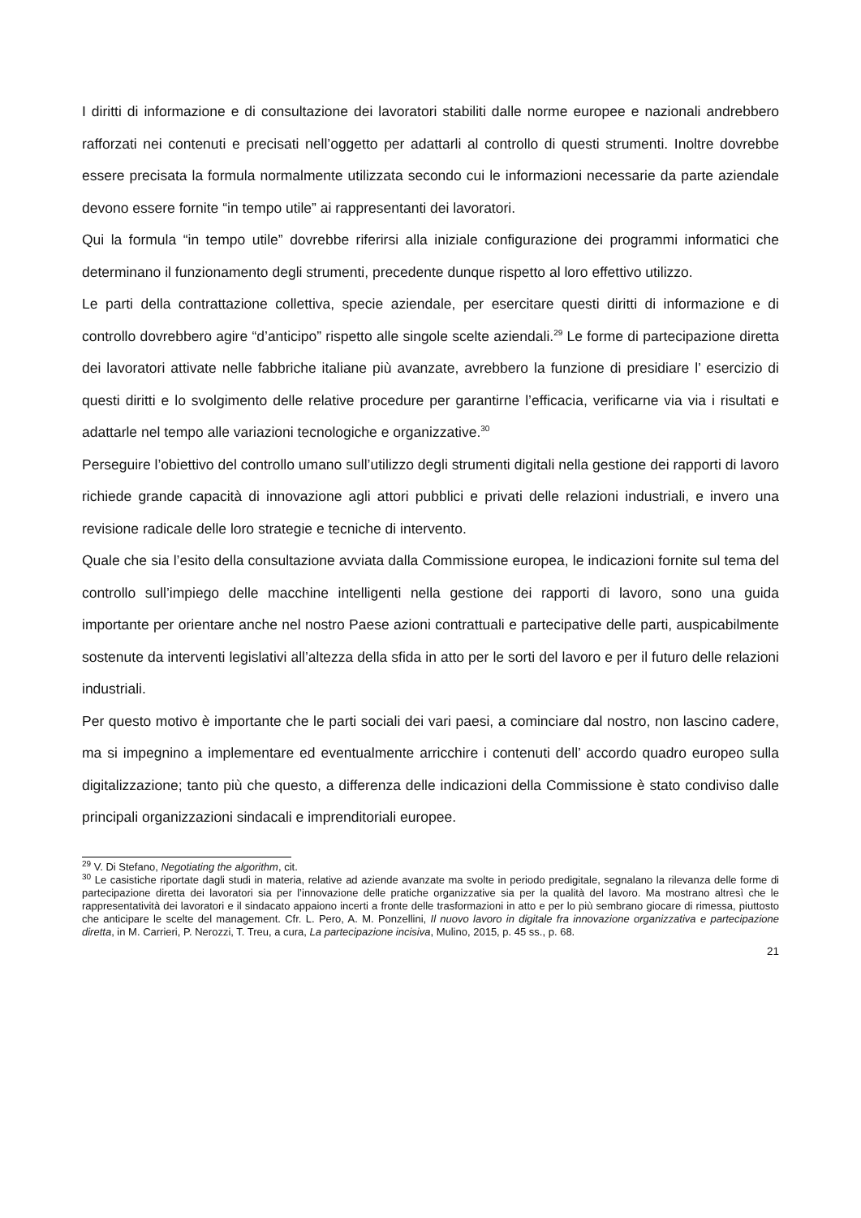I diritti di informazione e di consultazione dei lavoratori stabiliti dalle norme europee e nazionali andrebbero rafforzati nei contenuti e precisati nell’oggetto per adattarli al controllo di questi strumenti. Inoltre dovrebbe essere precisata la formula normalmente utilizzata secondo cui le informazioni necessarie da parte aziendale devono essere fornite “in tempo utile” ai rappresentanti dei lavoratori.
Qui la formula “in tempo utile” dovrebbe riferirsi alla iniziale configurazione dei programmi informatici che determinano il funzionamento degli strumenti, precedente dunque rispetto al loro effettivo utilizzo.
Le parti della contrattazione collettiva, specie aziendale, per esercitare questi diritti di informazione e di controllo dovrebbero agire “d’anticipo” rispetto alle singole scelte aziendali.<sup>29</sup> Le forme di partecipazione diretta dei lavoratori attivate nelle fabbriche italiane più avanzate, avrebbero la funzione di presidiare l’ esercizio di questi diritti e lo svolgimento delle relative procedure per garantirne l’efficacia, verificarne via via i risultati e adattarle nel tempo alle variazioni tecnologiche e organizzative.<sup>30</sup>
Perseguire l’obiettivo del controllo umano sull’utilizzo degli strumenti digitali nella gestione dei rapporti di lavoro richiede grande capacità di innovazione agli attori pubblici e privati delle relazioni industriali, e invero una revisione radicale delle loro strategie e tecniche di intervento.
Quale che sia l’esito della consultazione avviata dalla Commissione europea, le indicazioni fornite sul tema del controllo sull’impiego delle macchine intelligenti nella gestione dei rapporti di lavoro, sono una guida importante per orientare anche nel nostro Paese azioni contrattuali e partecipative delle parti, auspicabilmente sostenute da interventi legislativi all’altezza della sfida in atto per le sorti del lavoro e per il futuro delle relazioni industriali.
Per questo motivo è importante che le parti sociali dei vari paesi, a cominciare dal nostro, non lascino cadere, ma si impegnino a implementare ed eventualmente arricchire i contenuti dell’ accordo quadro europeo sulla digitalizzazione; tanto più che questo, a differenza delle indicazioni della Commissione è stato condiviso dalle principali organizzazioni sindacali e imprenditoriali europee.
<sup>29</sup> V. Di Stefano, Negotiating the algorithm, cit.
<sup>30</sup> Le casistiche riportate dagli studi in materia, relative ad aziende avanzate ma svolte in periodo predigitale, segnalano la rilevanza delle forme di partecipazione diretta dei lavoratori sia per l’innovazione delle pratiche organizzative sia per la qualità del lavoro. Ma mostrano altresì che le rappresentatività dei lavoratori e il sindacato appaiono incerti a fronte delle trasformazioni in atto e per lo più sembrano giocare di rimessa, piuttosto che anticipare le scelte del management. Cfr. L. Pero, A. M. Ponzellini, Il nuovo lavoro in digitale fra innovazione organizzativa e partecipazione diretta, in M. Carrieri, P. Nerozzi, T. Treu, a cura, La partecipazione incisiva, Mulino, 2015, p. 45 ss., p. 68.
21